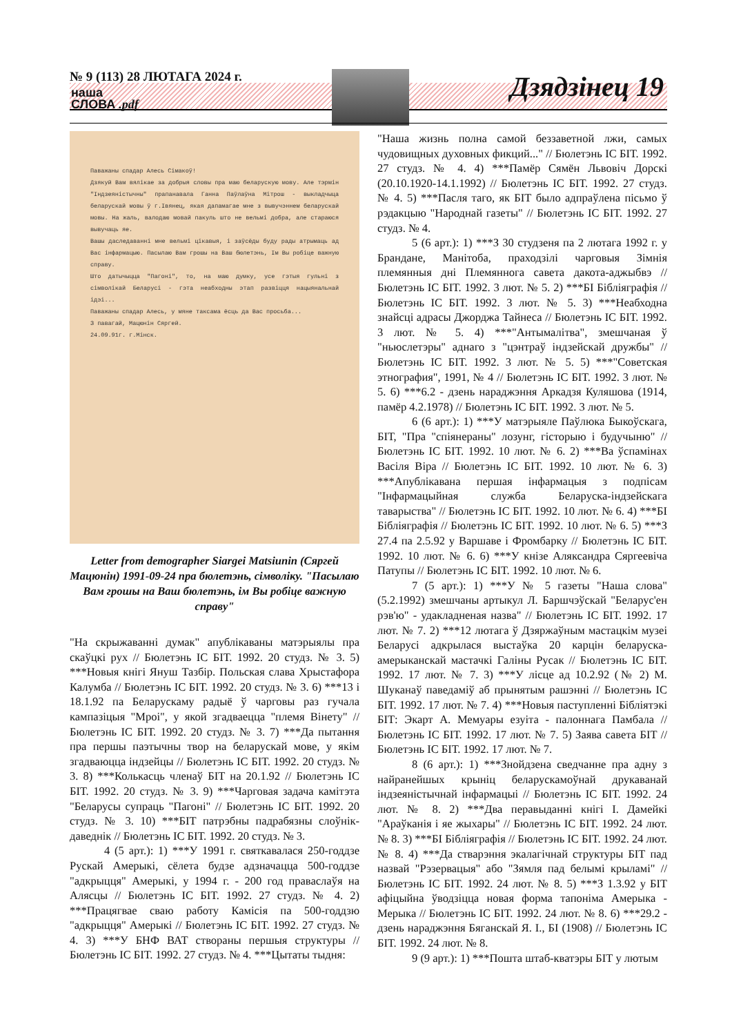№ 9 (113) 28 ЛЮТАГА 2024 г.
наша
СЛОВА .pdf
Дзядзінец 19
Паважаны спадар Алесь Сімакоў!
Дзякуй Вам вялікае за добрыя словы пра маю беларускую мову. Але тэрмін "Індзеяністычны" прапанавала Ганна Паўлаўна Мітрош - выкладчыца беларускай мовы ў г.Івянец, якая дапамагае мне з вывучэннем беларускай мовы. На жаль, валодаю мовай пакуль што не вельмі добра, але стараюся вывучаць яе.
Вашы даследаванні мне вельмі цікавыя, і заўсёды буду рады атрымаць ад Вас інфармацыю. Пасылаю Вам грошы на Ваш бюлетэнь, Ім Вы робіце важную справу.
Што датычыцца "Пагоні", то, на маю думку, усе гэтыя гульні з сімволікай Беларусі - гэта неабходны этап развіцця нацыянальнай ідэі...
Паважаны спадар Алесь, у мяне таксама ёсць да Вас просьба...
З павагай, Мацюнін Сяргей.
24.09.91г. г.Мінск.
Letter from demographer Siargei Matsiunin (Сяргей Мацюнін) 1991-09-24 пра бюлетэнь, сімволіку. "Пасылаю Вам грошы на Ваш бюлетэнь, ім Вы робіце важную справу"
"На скрыжаванні думак" апублікаваны матэрыялы пра скаўцкі рух // Бюлетэнь ІС БІТ. 1992. 20 студз. № 3. 5) ***Новыя кнігі Януш Тазбір. Польская слава Хрыстафора Калумба // Бюлетэнь ІС БІТ. 1992. 20 студз. № 3. 6) ***13 і 18.1.92 па Беларускаму радыё ў чарговы раз гучала кампазіцыя "Мроі", у якой згадваецца "племя Вінету" // Бюлетэнь ІС БІТ. 1992. 20 студз. № 3. 7) ***Да пытання пра першы паэтычны твор на беларускай мове, у якім згадваюцца індзейцы // Бюлетэнь ІС БІТ. 1992. 20 студз. № 3. 8) ***Колькасць членаў БІТ на 20.1.92 // Бюлетэнь ІС БІТ. 1992. 20 студз. № 3. 9) ***Чарговая задача камітэта "Беларусы супраць "Пагоні" // Бюлетэнь ІС БІТ. 1992. 20 студз. № 3. 10) ***БІТ патрэбны падрабязны слоўнік-даведнік // Бюлетэнь ІС БІТ. 1992. 20 студз. № 3.
4 (5 арт.): 1) ***У 1991 г. святкавалася 250-годдзе Рускай Амерыкі, сёлета будзе адзначацца 500-годдзе "адкрыцця" Амерыкі, у 1994 г. - 200 год праваслаўя на Алясцы // Бюлетэнь ІС БІТ. 1992. 27 студз. № 4. 2) ***Працягвае сваю работу Камісія па 500-годдзю "адкрыцця" Амерыкі // Бюлетэнь ІС БІТ. 1992. 27 студз. № 4. 3) ***У БНФ ВАТ створаны першыя структуры // Бюлетэнь ІС БІТ. 1992. 27 студз. № 4. ***Цытаты тыдня:
"Наша жизнь полна самой беззаветной лжи, самых чудовищных духовных фикций..." // Бюлетэнь ІС БІТ. 1992. 27 студз. № 4. 4) ***Памёр Сямён Львовіч Дорскі (20.10.1920-14.1.1992) // Бюлетэнь ІС БІТ. 1992. 27 студз. № 4. 5) ***Пасля таго, як БІТ было адпраўлена пісьмо ў рэдакцыю "Народнай газеты" // Бюлетэнь ІС БІТ. 1992. 27 студз. № 4.
5 (6 арт.): 1) ***З 30 студзеня па 2 лютага 1992 г. у Брандане, Манітоба, праходзілі чарговыя Зімнія племянныя дні Племяннога савета дакота-аджыбвэ // Бюлетэнь ІС БІТ. 1992. 3 лют. № 5. 2) ***БІ Бібліяграфія // Бюлетэнь ІС БІТ. 1992. 3 лют. № 5. 3) ***Неабходна знайсці адрасы Джорджа Тайнеса // Бюлетэнь ІС БІТ. 1992. 3 лют. № 5. 4) ***"Антымалітва", змешчаная ў "ньюслетэры" аднаго з "цэнтраў індзейскай дружбы" // Бюлетэнь ІС БІТ. 1992. 3 лют. № 5. 5) ***"Советская этнография", 1991, № 4 // Бюлетэнь ІС БІТ. 1992. 3 лют. № 5. 6) ***6.2 - дзень нараджэння Аркадзя Куляшова (1914, памёр 4.2.1978) // Бюлетэнь ІС БІТ. 1992. 3 лют. № 5.
6 (6 арт.): 1) ***У матэрыяле Паўлюка Быкоўскага, БІТ, "Пра "спіянераны" лозунг, гісторыю і будучыню" // Бюлетэнь ІС БІТ. 1992. 10 лют. № 6. 2) ***Ва ўспамінах Васіля Віра // Бюлетэнь ІС БІТ. 1992. 10 лют. № 6. 3) ***Апублікавана першая інфармацыя з подпісам "Інфармацыйная служба Беларуска-індзейскага таварыства" // Бюлетэнь ІС БІТ. 1992. 10 лют. № 6. 4) ***БІ Бібліяграфія // Бюлетэнь ІС БІТ. 1992. 10 лют. № 6. 5) ***З 27.4 па 2.5.92 у Варшаве і Фромбарку // Бюлетэнь ІС БІТ. 1992. 10 лют. № 6. 6) ***У кнізе Аляксандра Сяргеевіча Патупы // Бюлетэнь ІС БІТ. 1992. 10 лют. № 6.
7 (5 арт.): 1) ***У № 5 газеты "Наша слова" (5.2.1992) змешчаны артыкул Л. Баршчэўскай "Беларус'ен рэв'ю" - удакладненая назва" // Бюлетэнь ІС БІТ. 1992. 17 лют. № 7. 2) ***12 лютага ў Дзяржаўным мастацкім музеі Беларусі адкрылася выстаўка 20 карцін беларуска-амерыканскай мастачкі Галіны Русак // Бюлетэнь ІС БІТ. 1992. 17 лют. № 7. 3) ***У лісце ад 10.2.92 (№ 2) М. Шуканаў паведаміў аб прынятым рашэнні // Бюлетэнь ІС БІТ. 1992. 17 лют. № 7. 4) ***Новыя паступленні Бібліятэкі БІТ: Экарт А. Мемуары езуіта - палоннага Памбала // Бюлетэнь ІС БІТ. 1992. 17 лют. № 7. 5) Заява савета БІТ // Бюлетэнь ІС БІТ. 1992. 17 лют. № 7.
8 (6 арт.): 1) ***Знойдзена сведчанне пра адну з найранейшых крыніц беларускамоўнай друкаванай індзеяністычнай інфармацыі // Бюлетэнь ІС БІТ. 1992. 24 лют. № 8. 2) ***Два перавыданні кнігі І. Дамейкі "Араўканія і яе жыхары" // Бюлетэнь ІС БІТ. 1992. 24 лют. № 8. 3) ***БІ Бібліяграфія // Бюлетэнь ІС БІТ. 1992. 24 лют. № 8. 4) ***Да стварэння экалагічнай структуры БІТ пад назвай "Рэзервацыя" або "Зямля пад белымі крыламі" // Бюлетэнь ІС БІТ. 1992. 24 лют. № 8. 5) ***З 1.3.92 у БІТ афіцыйна ўводзіцца новая форма тапоніма Амерыка - Мерыка // Бюлетэнь ІС БІТ. 1992. 24 лют. № 8. 6) ***29.2 - дзень нараджэння Бяганскай Я. І., БІ (1908) // Бюлетэнь ІС БІТ. 1992. 24 лют. № 8.
9 (9 арт.): 1) ***Пошта штаб-кватэры БІТ у лютым